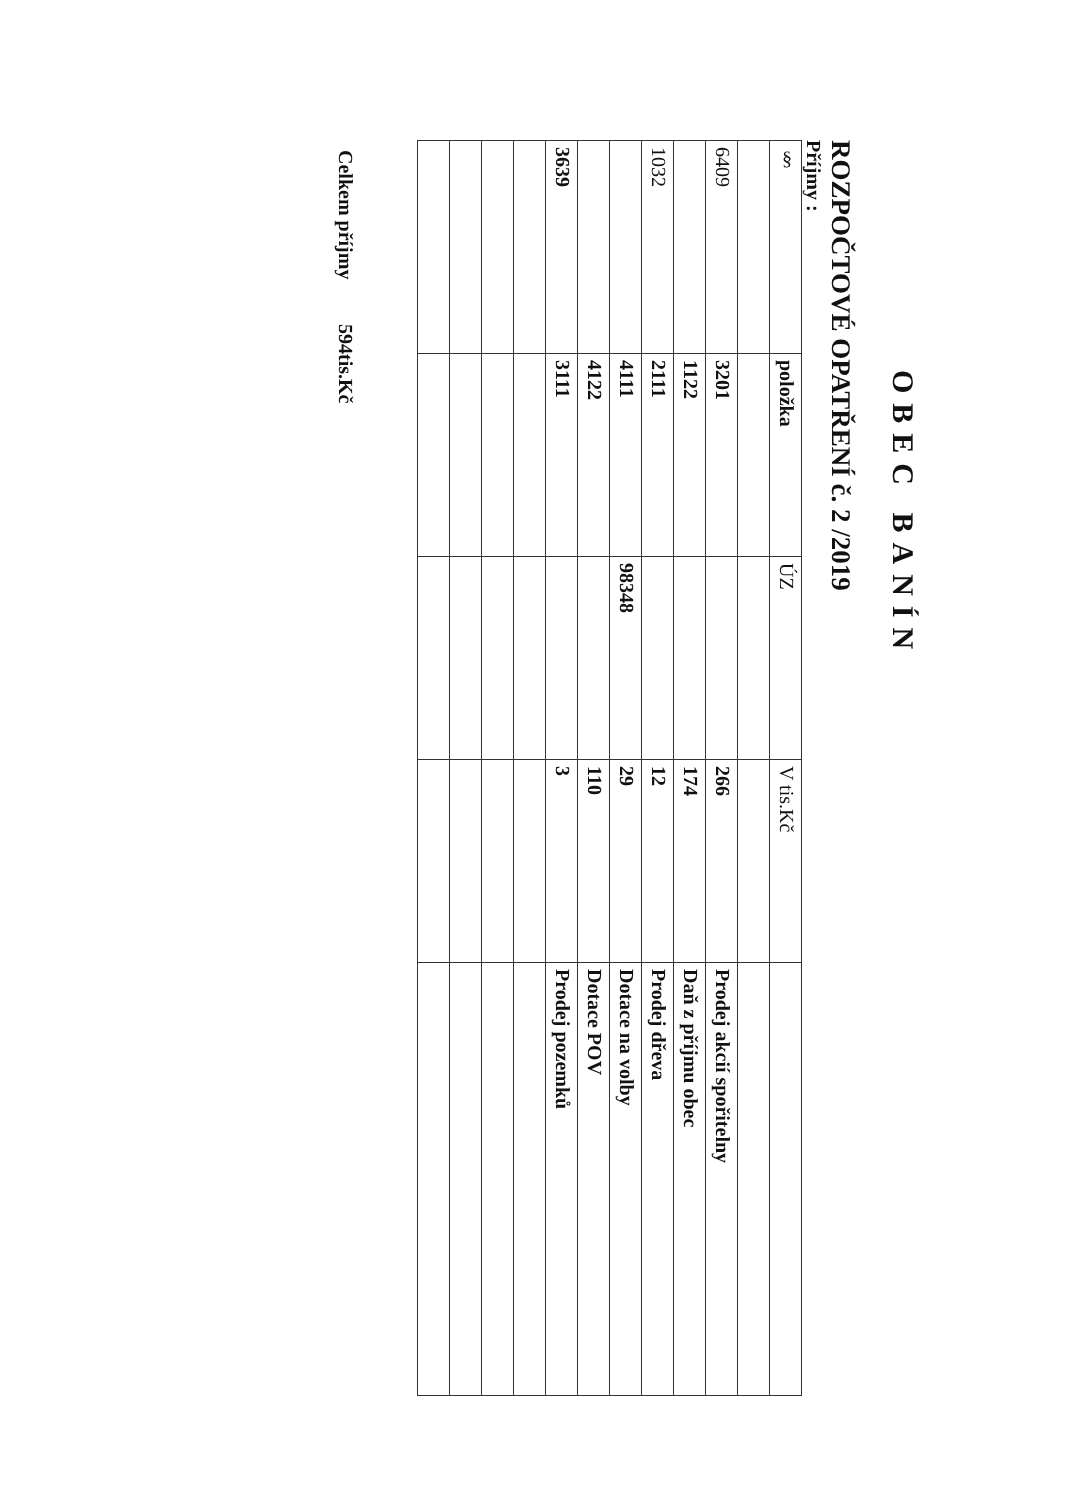OBEC BANÍN
ROZPOČTOVÉ OPATŘENÍ č. 2 /2019
Příjmy :
| § | položka | ÚZ | V tis.Kč | |
| --- | --- | --- | --- | --- |
| 6409 | 3201 | | 266 | Prodej akcií spořitelny |
| | 1122 | | 174 | Daň z příjmu obec |
| 1032 | 2111 | | 12 | Prodej dřeva |
| | 4111 | 98348 | 29 | Dotace na volby |
| | 4122 | | 110 | Dotace POV |
| 3639 | 3111 | | 3 | Prodej pozemků |
Celkem příjmy 594tis.Kč